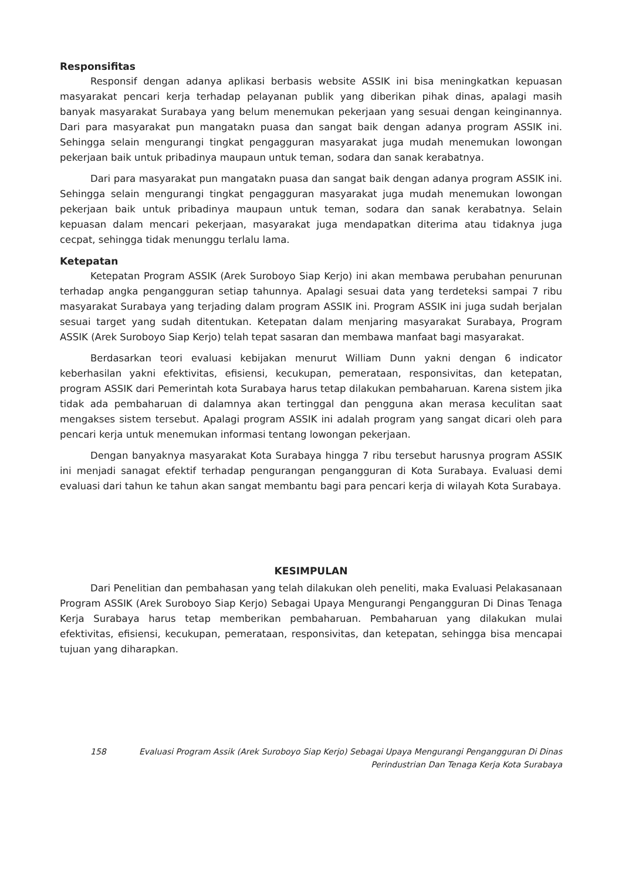Responsifitas
Responsif dengan adanya aplikasi berbasis website ASSIK ini bisa meningkatkan kepuasan masyarakat pencari kerja terhadap pelayanan publik yang diberikan pihak dinas, apalagi masih banyak masyarakat Surabaya yang belum menemukan pekerjaan yang sesuai dengan keinginannya. Dari para masyarakat pun mangatakn puasa dan sangat baik dengan adanya program ASSIK ini. Sehingga selain mengurangi tingkat pengagguran masyarakat juga mudah menemukan lowongan pekerjaan baik untuk pribadinya maupaun untuk teman, sodara dan sanak kerabatnya.
Dari para masyarakat pun mangatakn puasa dan sangat baik dengan adanya program ASSIK ini. Sehingga selain mengurangi tingkat pengagguran masyarakat juga mudah menemukan lowongan pekerjaan baik untuk pribadinya maupaun untuk teman, sodara dan sanak kerabatnya. Selain kepuasan dalam mencari pekerjaan, masyarakat juga mendapatkan diterima atau tidaknya juga cecpat, sehingga tidak menunggu terlalu lama.
Ketepatan
Ketepatan Program ASSIK (Arek Suroboyo Siap Kerjo) ini akan membawa perubahan penurunan terhadap angka pengangguran setiap tahunnya. Apalagi sesuai data yang terdeteksi sampai 7 ribu masyarakat Surabaya yang terjading dalam program ASSIK ini. Program ASSIK ini juga sudah berjalan sesuai target yang sudah ditentukan. Ketepatan dalam menjaring masyarakat Surabaya, Program ASSIK (Arek Suroboyo Siap Kerjo) telah tepat sasaran dan membawa manfaat bagi masyarakat.
Berdasarkan teori evaluasi kebijakan menurut William Dunn yakni dengan 6 indicator keberhasilan yakni efektivitas, efisiensi, kecukupan, pemerataan, responsivitas, dan ketepatan, program ASSIK dari Pemerintah kota Surabaya harus tetap dilakukan pembaharuan. Karena sistem jika tidak ada pembaharuan di dalamnya akan tertinggal dan pengguna akan merasa keculitan saat mengakses sistem tersebut. Apalagi program ASSIK ini adalah program yang sangat dicari oleh para pencari kerja untuk menemukan informasi tentang lowongan pekerjaan.
Dengan banyaknya masyarakat Kota Surabaya hingga 7 ribu tersebut harusnya program ASSIK ini menjadi sanagat efektif terhadap pengurangan pengangguran di Kota Surabaya. Evaluasi demi evaluasi dari tahun ke tahun akan sangat membantu bagi para pencari kerja di wilayah Kota Surabaya.
KESIMPULAN
Dari Penelitian dan pembahasan yang telah dilakukan oleh peneliti, maka Evaluasi Pelakasanaan Program ASSIK (Arek Suroboyo Siap Kerjo) Sebagai Upaya Mengurangi Pengangguran Di Dinas Tenaga Kerja Surabaya harus tetap memberikan pembaharuan. Pembaharuan yang dilakukan mulai efektivitas, efisiensi, kecukupan, pemerataan, responsivitas, dan ketepatan, sehingga bisa mencapai tujuan yang diharapkan.
158 Evaluasi Program Assik (Arek Suroboyo Siap Kerjo) Sebagai Upaya Mengurangi Pengangguran Di Dinas
Perindustrian Dan Tenaga Kerja Kota Surabaya